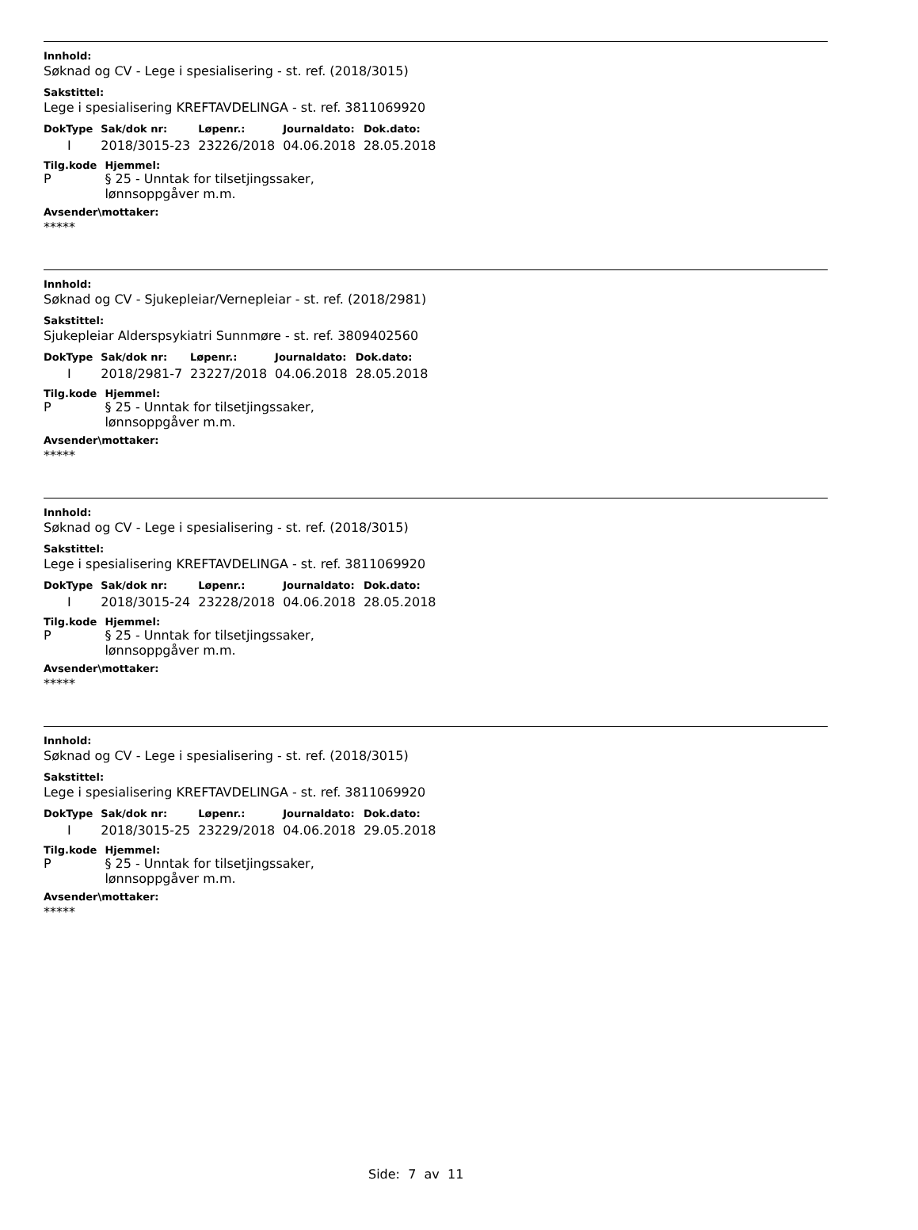Innhold:
Søknad og CV - Lege i spesialisering - st. ref. (2018/3015)
Sakstittel:
Lege i spesialisering KREFTAVDELINGA - st. ref. 3811069920
| DokType | Sak/dok nr: | Løpenr.: | Journaldato: | Dok.dato: |
| --- | --- | --- | --- | --- |
| I | 2018/3015-23 | 23226/2018 | 04.06.2018 | 28.05.2018 |
| Tilg.kode | Hjemmel: |
| --- | --- |
| P | § 25 - Unntak for tilsetjingssaker, lønnsoppgåver m.m. |
Avsender\mottaker:
*****
Innhold:
Søknad og CV - Sjukepleiar/Vernepleiar - st. ref. (2018/2981)
Sakstittel:
Sjukepleiar Alderspsykiatri Sunnmøre - st. ref. 3809402560
| DokType | Sak/dok nr: | Løpenr.: | Journaldato: | Dok.dato: |
| --- | --- | --- | --- | --- |
| I | 2018/2981-7 | 23227/2018 | 04.06.2018 | 28.05.2018 |
| Tilg.kode | Hjemmel: |
| --- | --- |
| P | § 25 - Unntak for tilsetjingssaker, lønnsoppgåver m.m. |
Avsender\mottaker:
*****
Innhold:
Søknad og CV - Lege i spesialisering - st. ref. (2018/3015)
Sakstittel:
Lege i spesialisering KREFTAVDELINGA - st. ref. 3811069920
| DokType | Sak/dok nr: | Løpenr.: | Journaldato: | Dok.dato: |
| --- | --- | --- | --- | --- |
| I | 2018/3015-24 | 23228/2018 | 04.06.2018 | 28.05.2018 |
| Tilg.kode | Hjemmel: |
| --- | --- |
| P | § 25 - Unntak for tilsetjingssaker, lønnsoppgåver m.m. |
Avsender\mottaker:
*****
Innhold:
Søknad og CV - Lege i spesialisering - st. ref. (2018/3015)
Sakstittel:
Lege i spesialisering KREFTAVDELINGA - st. ref. 3811069920
| DokType | Sak/dok nr: | Løpenr.: | Journaldato: | Dok.dato: |
| --- | --- | --- | --- | --- |
| I | 2018/3015-25 | 23229/2018 | 04.06.2018 | 29.05.2018 |
| Tilg.kode | Hjemmel: |
| --- | --- |
| P | § 25 - Unntak for tilsetjingssaker, lønnsoppgåver m.m. |
Avsender\mottaker:
*****
Side: 7 av 11